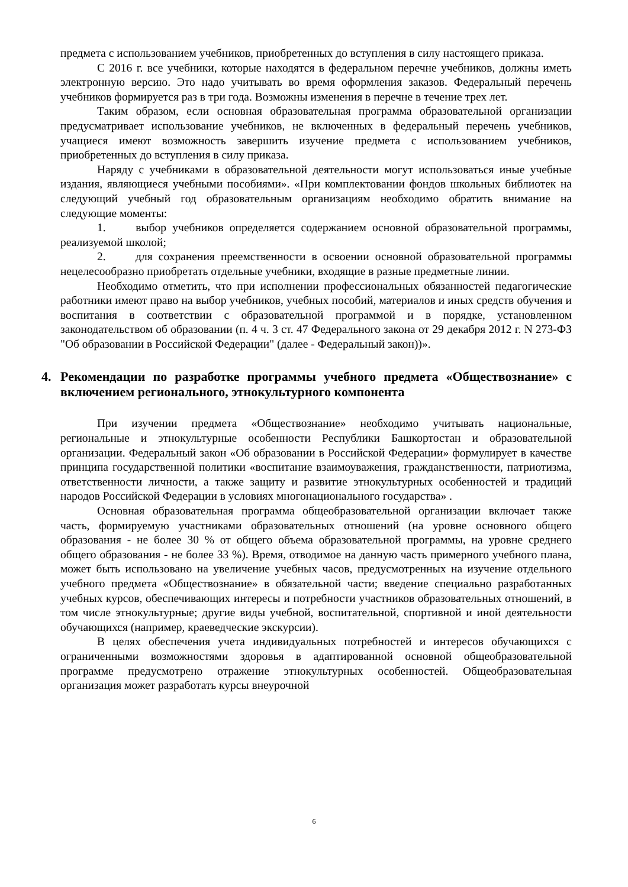предмета с использованием учебников, приобретенных до вступления в силу настоящего приказа.
С 2016 г. все учебники, которые находятся в федеральном перечне учебников, должны иметь электронную версию. Это надо учитывать во время оформления заказов. Федеральный перечень учебников формируется раз в три года. Возможны изменения в перечне в течение трех лет.
Таким образом, если основная образовательная программа образовательной организации предусматривает использование учебников, не включенных в федеральный перечень учебников, учащиеся имеют возможность завершить изучение предмета с использованием учебников, приобретенных до вступления в силу приказа.
Наряду с учебниками в образовательной деятельности могут использоваться иные учебные издания, являющиеся учебными пособиями». «При комплектовании фондов школьных библиотек на следующий учебный год образовательным организациям необходимо обратить внимание на следующие моменты:
1. выбор учебников определяется содержанием основной образовательной программы, реализуемой школой;
2. для сохранения преемственности в освоении основной образовательной программы нецелесообразно приобретать отдельные учебники, входящие в разные предметные линии.
Необходимо отметить, что при исполнении профессиональных обязанностей педагогические работники имеют право на выбор учебников, учебных пособий, материалов и иных средств обучения и воспитания в соответствии с образовательной программой и в порядке, установленном законодательством об образовании (п. 4 ч. 3 ст. 47 Федерального закона от 29 декабря 2012 г. N 273-ФЗ "Об образовании в Российской Федерации" (далее - Федеральный закон))».
4. Рекомендации по разработке программы учебного предмета «Обществознание» с включением регионального, этнокультурного компонента
При изучении предмета «Обществознание» необходимо учитывать национальные, региональные и этнокультурные особенности Республики Башкортостан и образовательной организации. Федеральный закон «Об образовании в Российской Федерации» формулирует в качестве принципа государственной политики «воспитание взаимоуважения, гражданственности, патриотизма, ответственности личности, а также защиту и развитие этнокультурных особенностей и традиций народов Российской Федерации в условиях многонационального государства» .
Основная образовательная программа общеобразовательной организации включает также часть, формируемую участниками образовательных отношений (на уровне основного общего образования - не более 30 % от общего объема образовательной программы, на уровне среднего общего образования - не более 33 %). Время, отводимое на данную часть примерного учебного плана, может быть использовано на увеличение учебных часов, предусмотренных на изучение отдельного учебного предмета «Обществознание» в обязательной части; введение специально разработанных учебных курсов, обеспечивающих интересы и потребности участников образовательных отношений, в том числе этнокультурные; другие виды учебной, воспитательной, спортивной и иной деятельности обучающихся (например, краеведческие экскурсии).
В целях обеспечения учета индивидуальных потребностей и интересов обучающихся с ограниченными возможностями здоровья в адаптированной основной общеобразовательной программе предусмотрено отражение этнокультурных особенностей. Общеобразовательная организация может разработать курсы внеурочной
6